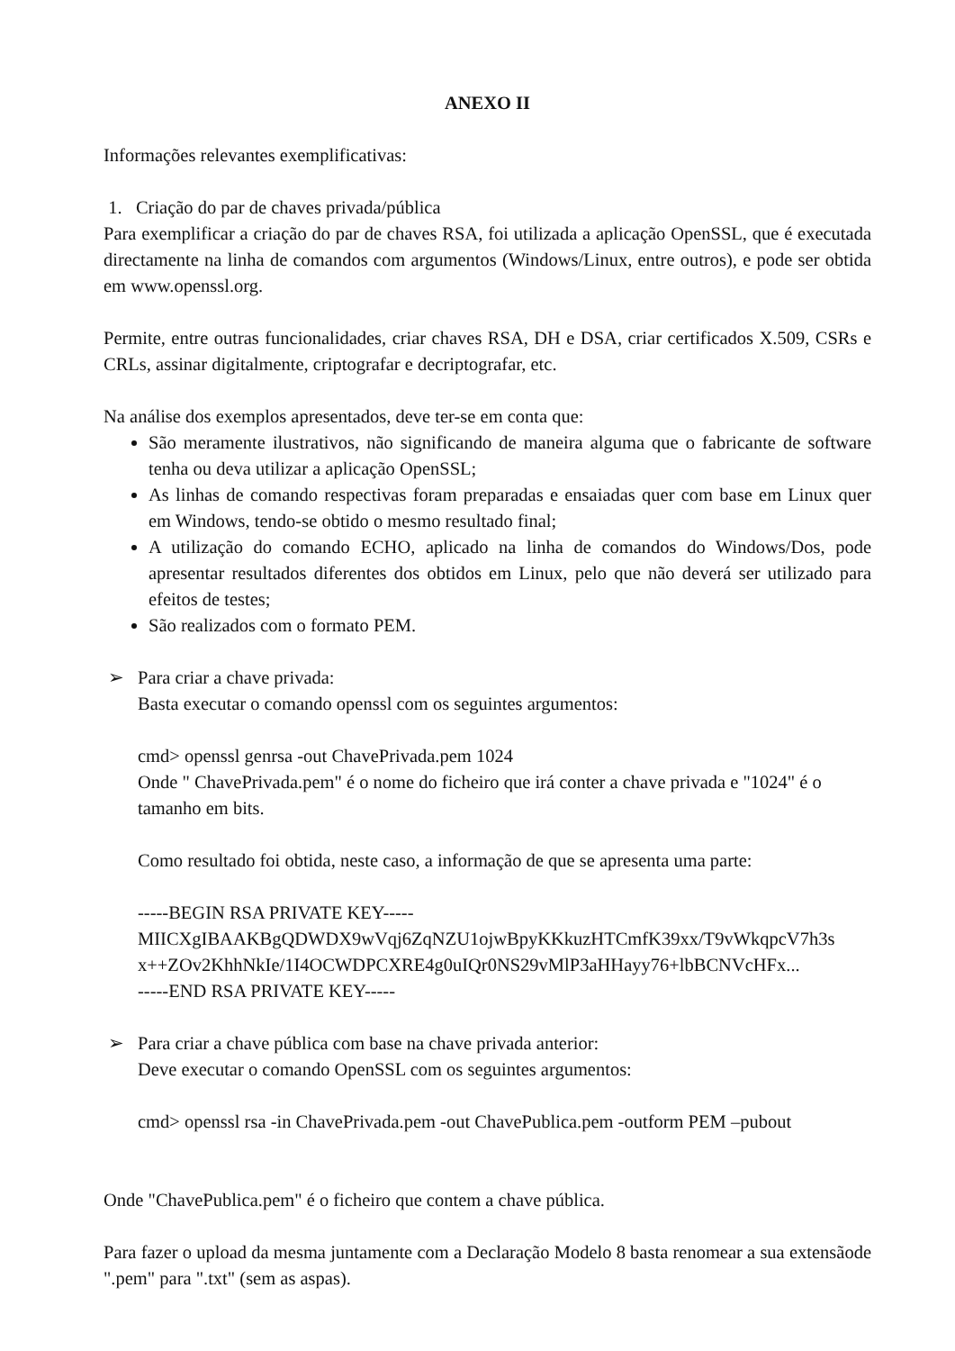ANEXO II
Informações relevantes exemplificativas:
1. Criação do par de chaves privada/pública
Para exemplificar a criação do par de chaves RSA, foi utilizada a aplicação OpenSSL, que é executada directamente na linha de comandos com argumentos (Windows/Linux, entre outros), e pode ser obtida em www.openssl.org.
Permite, entre outras funcionalidades, criar chaves RSA, DH e DSA, criar certificados X.509, CSRs e CRLs, assinar digitalmente, criptografar e decriptografar, etc.
Na análise dos exemplos apresentados, deve ter-se em conta que:
São meramente ilustrativos, não significando de maneira alguma que o fabricante de software tenha ou deva utilizar a aplicação OpenSSL;
As linhas de comando respectivas foram preparadas e ensaiadas quer com base em Linux quer em Windows, tendo-se obtido o mesmo resultado final;
A utilização do comando ECHO, aplicado na linha de comandos do Windows/Dos, pode apresentar resultados diferentes dos obtidos em Linux, pelo que não deverá ser utilizado para efeitos de testes;
São realizados com o formato PEM.
➢ Para criar a chave privada:
Basta executar o comando openssl com os seguintes argumentos:
cmd> openssl genrsa -out ChavePrivada.pem 1024
Onde " ChavePrivada.pem" é o nome do ficheiro que irá conter a chave privada e "1024" é o tamanho em bits.
Como resultado foi obtida, neste caso, a informação de que se apresenta uma parte:
-----BEGIN RSA PRIVATE KEY-----
MIICXgIBAAKBgQDWDX9wVqj6ZqNZU1ojwBpyKKkuzHTCmfK39xx/T9vWkqpcV7h3s
x++ZOv2KhhNkIe/1I4OCWDPCXRE4g0uIQr0NS29vMlP3aHHayy76+lbBCNVcHFx...
-----END RSA PRIVATE KEY-----
➢ Para criar a chave pública com base na chave privada anterior:
Deve executar o comando OpenSSL com os seguintes argumentos:
cmd> openssl rsa -in ChavePrivada.pem -out ChavePublica.pem -outform PEM –pubout
Onde "ChavePublica.pem" é o ficheiro que contem a chave pública.
Para fazer o upload da mesma juntamente com a Declaração Modelo 8 basta renomear a sua extensãode ".pem" para ".txt" (sem as aspas).